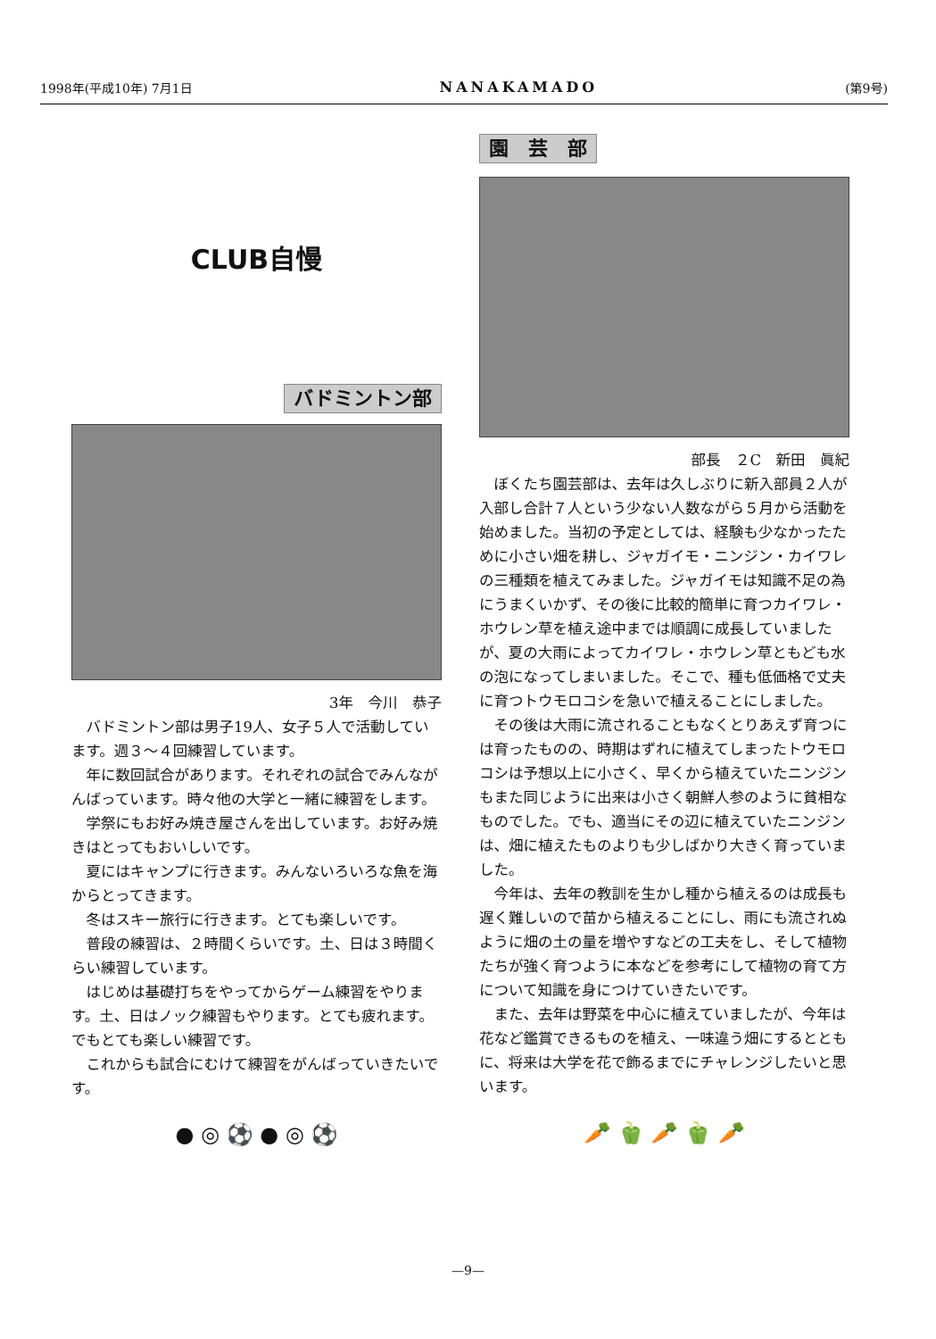1998年(平成10年) 7月1日 NANAKAMADO (第9号)
CLUB自慢
バドミントン部
3年　今川　恭子
バドミントン部は男子19人、女子５人で活動しています。週３～４回練習しています。
年に数回試合があります。それぞれの試合でみんながんばっています。時々他の大学と一緒に練習をします。
学祭にもお好み焼き屋さんを出しています。お好み焼きはとってもおいしいです。
夏にはキャンプに行きます。みんないろいろな魚を海からとってきます。
冬はスキー旅行に行きます。とても楽しいです。
普段の練習は、２時間くらいです。土、日は３時間くらい練習しています。
はじめは基礎打ちをやってからゲーム練習をやります。土、日はノック練習もやります。とても疲れます。でもとても楽しい練習です。
これからも試合にむけて練習をがんばっていきたいです。
● ◎ ⚽ ● ◎ ⚽
園　芸　部
部長　２C　新田　眞紀
ぼくたち園芸部は、去年は久しぶりに新入部員２人が入部し合計７人という少ない人数ながら５月から活動を始めました。当初の予定としては、経験も少なかったために小さい畑を耕し、ジャガイモ・ニンジン・カイワレの三種類を植えてみました。ジャガイモは知識不足の為にうまくいかず、その後に比較的簡単に育つカイワレ・ホウレン草を植え途中までは順調に成長していましたが、夏の大雨によってカイワレ・ホウレン草ともども水の泡になってしまいました。そこで、種も低価格で丈夫に育つトウモロコシを急いで植えることにしました。
その後は大雨に流されることもなくとりあえず育つには育ったものの、時期はずれに植えてしまったトウモロコシは予想以上に小さく、早くから植えていたニンジンもまた同じように出来は小さく朝鮮人参のように貧相なものでした。でも、適当にその辺に植えていたニンジンは、畑に植えたものよりも少しばかり大きく育っていました。
今年は、去年の教訓を生かし種から植えるのは成長も遅く難しいので苗から植えることにし、雨にも流されぬように畑の土の量を増やすなどの工夫をし、そして植物たちが強く育つように本などを参考にして植物の育て方について知識を身につけていきたいです。
また、去年は野菜を中心に植えていましたが、今年は花など鑑賞できるものを植え、一味違う畑にするとともに、将来は大学を花で飾るまでにチャレンジしたいと思います。
🥕 🫑 🥕 🫑 🥕
—9—